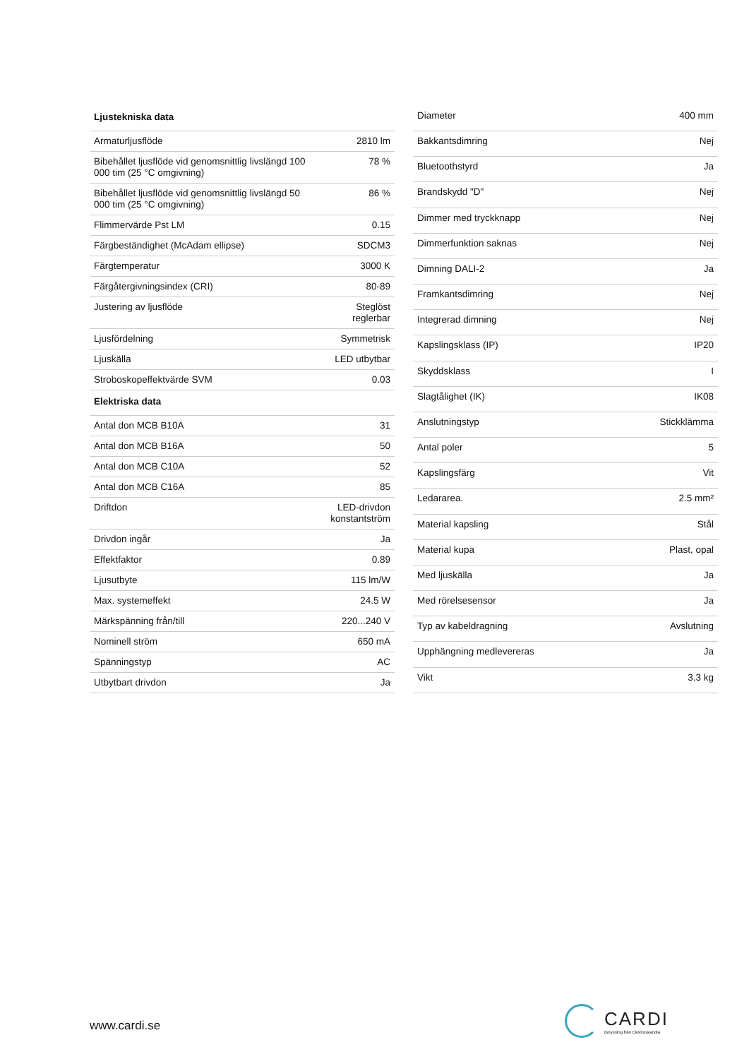| Ljustekniska data | |
| --- | --- |
| Armaturljusflöde | 2810 lm |
| Bibehållet ljusflöde vid genomsnittlig livslängd 100 000 tim (25 °C omgivning) | 78 % |
| Bibehållet ljusflöde vid genomsnittlig livslängd 50 000 tim (25 °C omgivning) | 86 % |
| Flimmervärde Pst LM | 0.15 |
| Färgbeständighet (McAdam ellipse) | SDCM3 |
| Färgtemperatur | 3000 K |
| Färgåtergivningsindex (CRI) | 80-89 |
| Justering av ljusflöde | Steglöst reglerbar |
| Ljusfördelning | Symmetrisk |
| Ljuskälla | LED utbytbar |
| Stroboskopeffektvärde SVM | 0.03 |
| Elektriska data | |
| Antal don MCB B10A | 31 |
| Antal don MCB B16A | 50 |
| Antal don MCB C10A | 52 |
| Antal don MCB C16A | 85 |
| Driftdon | LED-drivdon konstantström |
| Drivdon ingår | Ja |
| Effektfaktor | 0.89 |
| Ljusutbyte | 115 lm/W |
| Max. systemeffekt | 24.5 W |
| Märkspänning från/till | 220...240 V |
| Nominell ström | 650 mA |
| Spänningstyp | AC |
| Utbytbart drivdon | Ja |
| Diameter | 400 mm |
| Bakkantsdimring | Nej |
| Bluetoothstyrd | Ja |
| Brandskydd "D" | Nej |
| Dimmer med tryckknapp | Nej |
| Dimmerfunktion saknas | Nej |
| Dimning DALI-2 | Ja |
| Framkantsdimring | Nej |
| Integrerad dimning | Nej |
| Kapslingsklass (IP) | IP20 |
| Skyddsklass | I |
| Slagtålighet (IK) | IK08 |
| Anslutningstyp | Stickklämma |
| Antal poler | 5 |
| Kapslingsfärg | Vit |
| Ledararea. | 2.5 mm² |
| Material kapsling | Stål |
| Material kupa | Plast, opal |
| Med ljuskälla | Ja |
| Med rörelsesensor | Ja |
| Typ av kabeldragning | Avslutning |
| Upphängning medlevereras | Ja |
| Vikt | 3.3 kg |
www.cardi.se
CARDI
Belysning från Elektroskandia